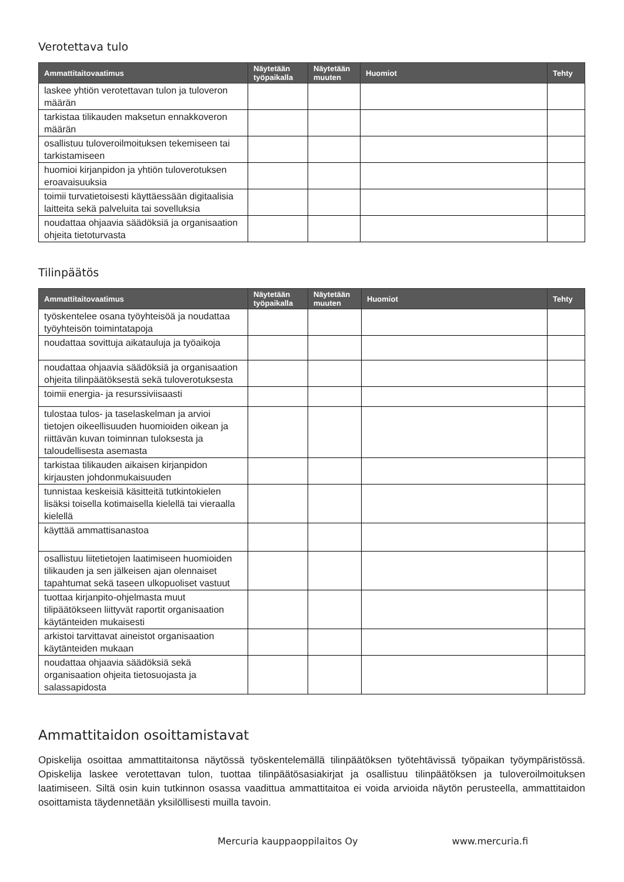Verotettava tulo
| Ammattitaitovaatimus | Näytetään työpaikalla | Näytetään muuten | Huomiot | Tehty |
| --- | --- | --- | --- | --- |
| laskee yhtiön verotettavan tulon ja tuloveron määrän | | | | |
| tarkistaa tilikauden maksetun ennakkoveron määrän | | | | |
| osallistuu tuloveroilmoituksen tekemiseen tai tarkistamiseen | | | | |
| huomioi kirjanpidon ja yhtiön tuloverotuksen eroavaisuuksia | | | | |
| toimii turvatietoisesti käyttäessään digitaalisia laitteita sekä palveluita tai sovelluksia | | | | |
| noudattaa ohjaavia säädöksiä ja organisaation ohjeita tietoturvasta | | | | |
Tilinpäätös
| Ammattitaitovaatimus | Näytetään työpaikalla | Näytetään muuten | Huomiot | Tehty |
| --- | --- | --- | --- | --- |
| työskentelee osana työyhteisöä ja noudattaa työyhteisön toimintatapoja | | | | |
| noudattaa sovittuja aikatauluja ja työaikoja | | | | |
| noudattaa ohjaavia säädöksiä ja organisaation ohjeita tilinpäätöksestä sekä tuloverotuksesta | | | | |
| toimii energia- ja resurssiviisaasti | | | | |
| tulostaa tulos- ja taselaskelman ja arvioi tietojen oikeellisuuden huomioiden oikean ja riittävän kuvan toiminnan tuloksesta ja taloudellisesta asemasta | | | | |
| tarkistaa tilikauden aikaisen kirjanpidon kirjausten johdonmukaisuuden | | | | |
| tunnistaa keskeisiä käsitteitä tutkintokielen lisäksi toisella kotimaisella kielellä tai vieraalla kielellä | | | | |
| käyttää ammattisanastoa | | | | |
| osallistuu liitetietojen laatimiseen huomioiden tilikauden ja sen jälkeisen ajan olennaiset tapahtumat sekä taseen ulkopuoliset vastuut | | | | |
| tuottaa kirjanpito-ohjelmasta muut tilipäätökseen liittyvät raportit organisaation käytänteiden mukaisesti | | | | |
| arkistoi tarvittavat aineistot organisaation käytänteiden mukaan | | | | |
| noudattaa ohjaavia säädöksiä sekä organisaation ohjeita tietosuojasta ja salassapidosta | | | | |
Ammattitaidon osoittamistavat
Opiskelija osoittaa ammattitaitonsa näytössä työskentelemällä tilinpäätöksen työtehtävissä työpaikan työympäristössä. Opiskelija laskee verotettavan tulon, tuottaa tilinpäätösasiakirjat ja osallistuu tilinpäätöksen ja tuloveroilmoituksen laatimiseen. Siltä osin kuin tutkinnon osassa vaadittua ammattitaitoa ei voida arvioida näytön perusteella, ammattitaidon osoittamista täydennetään yksilöllisesti muilla tavoin.
Mercuria kauppaoppilaitos Oy www.mercuria.fi